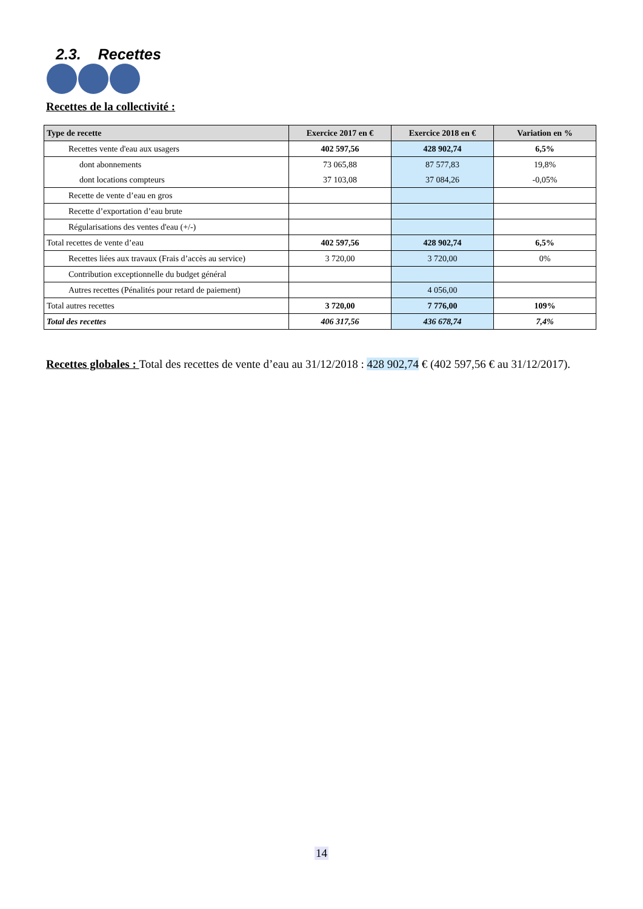2.3. Recettes
Recettes de la collectivité :
| Type de recette | Exercice 2017 en € | Exercice 2018 en € | Variation en % |
| --- | --- | --- | --- |
| Recettes vente d'eau aux usagers | 402 597,56 | 428 902,74 | 6,5% |
| dont abonnements | 73 065,88 | 87 577,83 | 19,8% |
| dont locations compteurs | 37 103,08 | 37 084,26 | -0,05% |
| Recette de vente d’eau en gros | | | |
| Recette d’exportation d’eau brute | | | |
| Régularisations des ventes d'eau (+/-) | | | |
| Total recettes de vente d’eau | 402 597,56 | 428 902,74 | 6,5% |
| Recettes liées aux travaux (Frais d’accès au service) | 3 720,00 | 3 720,00 | 0% |
| Contribution exceptionnelle du budget général | | | |
| Autres recettes (Pénalités pour retard de paiement) | | 4 056,00 | |
| Total autres recettes | 3 720,00 | 7 776,00 | 109% |
| Total des recettes | 406 317,56 | 436 678,74 | 7,4% |
Recettes globales : Total des recettes de vente d’eau au 31/12/2018 : 428 902,74 € (402 597,56 € au 31/12/2017).
14